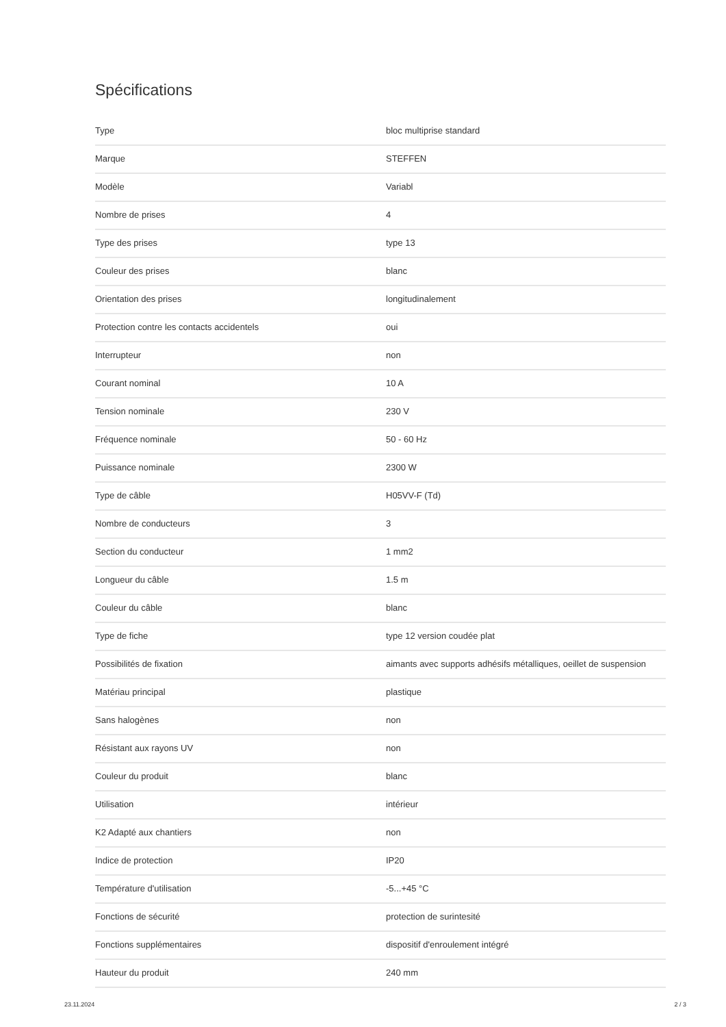Spécifications
| Type | bloc multiprise standard |
| Marque | STEFFEN |
| Modèle | Variabl |
| Nombre de prises | 4 |
| Type des prises | type 13 |
| Couleur des prises | blanc |
| Orientation des prises | longitudinalement |
| Protection contre les contacts accidentels | oui |
| Interrupteur | non |
| Courant nominal | 10 A |
| Tension nominale | 230 V |
| Fréquence nominale | 50 - 60 Hz |
| Puissance nominale | 2300 W |
| Type de câble | H05VV-F (Td) |
| Nombre de conducteurs | 3 |
| Section du conducteur | 1 mm2 |
| Longueur du câble | 1.5 m |
| Couleur du câble | blanc |
| Type de fiche | type 12 version coudée plat |
| Possibilités de fixation | aimants avec supports adhésifs métalliques, oeillet de suspension |
| Matériau principal | plastique |
| Sans halogènes | non |
| Résistant aux rayons UV | non |
| Couleur du produit | blanc |
| Utilisation | intérieur |
| K2 Adapté aux chantiers | non |
| Indice de protection | IP20 |
| Température d'utilisation | -5...+45 °C |
| Fonctions de sécurité | protection de surintesité |
| Fonctions supplémentaires | dispositif d'enroulement intégré |
| Hauteur du produit | 240 mm |
23.11.2024 2 / 3